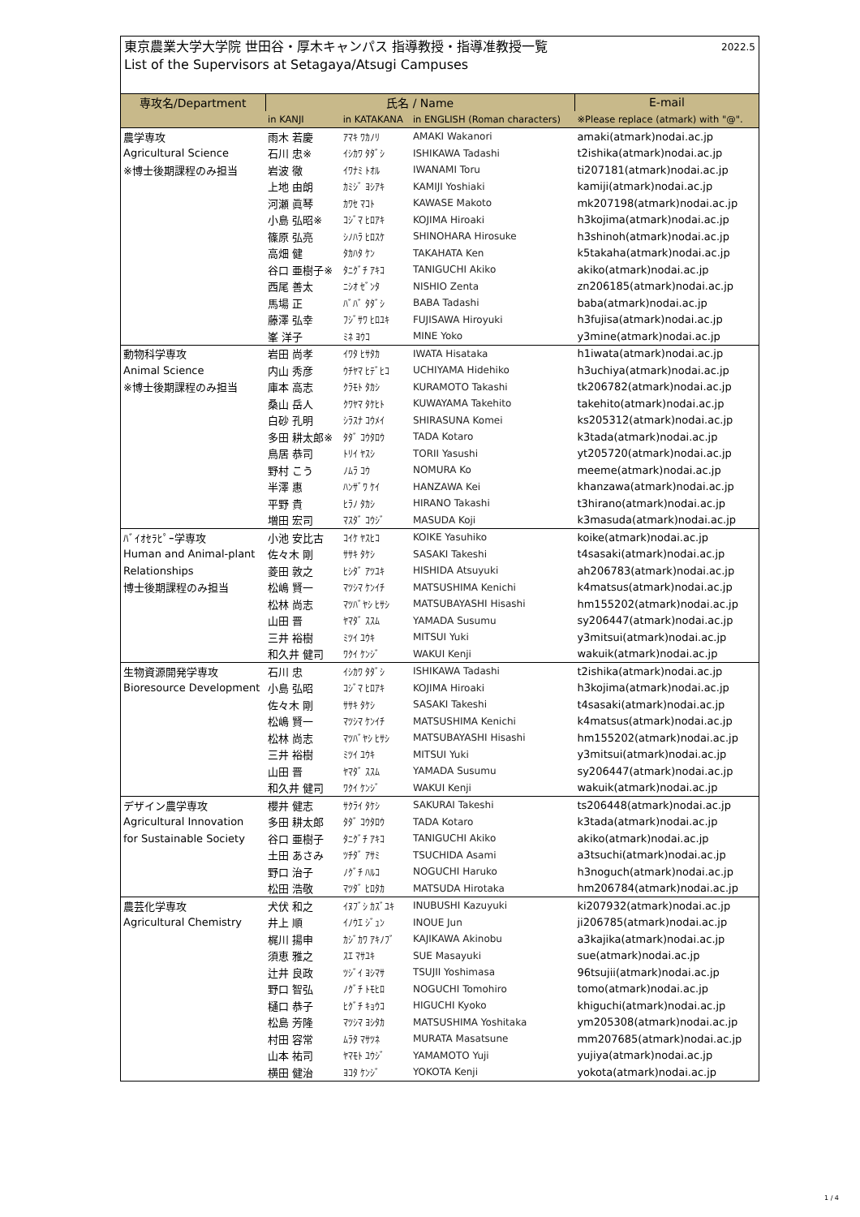東京農業大学大学院 世田谷・厚木キャンパス 指導教授・指導准教授一覧
List of the Supervisors at Setagaya/Atsugi Campuses
2022.5
| 専攻名/Department | 氏名 / Name | | | E-mail |
| --- | --- | --- | --- | --- |
| | in KANJI | in KATAKANA | in ENGLISH (Roman characters) | ※Please replace (atmark) with "@". |
| 農学専攻 | 雨木 若慶 | ｱﾏｷ ﾜｶﾉﾘ | AMAKI Wakanori | amaki(atmark)nodai.ac.jp |
| Agricultural Science | 石川 忠※ | ｲｼｶﾜ ﾀﾀﾞｼ | ISHIKAWA Tadashi | t2ishika(atmark)nodai.ac.jp |
| ※博士後期課程のみ担当 | 岩波 徹 | ｲﾜﾅﾐ ﾄｵﾙ | IWANAMI Toru | ti207181(atmark)nodai.ac.jp |
| | 上地 由朗 | ｶﾐｼﾞ ﾖｼｱｷ | KAMIJI Yoshiaki | kamiji(atmark)nodai.ac.jp |
| | 河瀬 眞琴 | ｶﾜｾ ﾏｺﾄ | KAWASE Makoto | mk207198(atmark)nodai.ac.jp |
| | 小島 弘昭※ | ｺｼﾞﾏ ﾋﾛｱｷ | KOJIMA Hiroaki | h3kojima(atmark)nodai.ac.jp |
| | 篠原 弘亮 | ｼﾉﾊﾗ ﾋﾛｽｹ | SHINOHARA Hirosuke | h3shinoh(atmark)nodai.ac.jp |
| | 高畑 健 | ﾀｶﾊﾀ ｹﾝ | TAKAHATA Ken | k5takaha(atmark)nodai.ac.jp |
| | 谷口 亜樹子※ | ﾀﾆｸﾞﾁ ｱｷｺ | TANIGUCHI Akiko | akiko(atmark)nodai.ac.jp |
| | 西尾 善太 | ﾆｼｵ ｾﾞﾝﾀ | NISHIO Zenta | zn206185(atmark)nodai.ac.jp |
| | 馬場 正 | ﾊﾞﾊﾞ ﾀﾀﾞｼ | BABA Tadashi | baba(atmark)nodai.ac.jp |
| | 藤澤 弘幸 | ﾌｼﾞｻﾜ ﾋﾛﾕｷ | FUJISAWA Hiroyuki | h3fujisa(atmark)nodai.ac.jp |
| | 峯 洋子 | ﾐﾈ ﾖｳｺ | MINE Yoko | y3mine(atmark)nodai.ac.jp |
| 動物科学専攻 | 岩田 尚孝 | ｲﾜﾀ ﾋｻﾀｶ | IWATA Hisataka | h1iwata(atmark)nodai.ac.jp |
| Animal Science | 内山 秀彦 | ｳﾁﾔﾏ ﾋﾃﾞﾋｺ | UCHIYAMA Hidehiko | h3uchiya(atmark)nodai.ac.jp |
| ※博士後期課程のみ担当 | 庫本 高志 | ｸﾗﾓﾄ ﾀｶｼ | KURAMOTO Takashi | tk206782(atmark)nodai.ac.jp |
| | 桑山 岳人 | ｸﾜﾔﾏ ﾀｹﾋﾄ | KUWAYAMA Takehito | takehito(atmark)nodai.ac.jp |
| | 白砂 孔明 | ｼﾗｽﾅ ｺｳﾒｲ | SHIRASUNA Komei | ks205312(atmark)nodai.ac.jp |
| | 多田 耕太郎※ | ﾀﾀﾞ ｺｳﾀﾛｳ | TADA Kotaro | k3tada(atmark)nodai.ac.jp |
| | 鳥居 恭司 | ﾄﾘｲ ﾔｽｼ | TORII Yasushi | yt205720(atmark)nodai.ac.jp |
| | 野村 こう | ﾉﾑﾗ ｺｳ | NOMURA Ko | meeme(atmark)nodai.ac.jp |
| | 半澤 惠 | ﾊﾝｻﾞﾜ ｹｲ | HANZAWA Kei | khanzawa(atmark)nodai.ac.jp |
| | 平野 貴 | ﾋﾗﾉ ﾀｶｼ | HIRANO Takashi | t3hirano(atmark)nodai.ac.jp |
| | 増田 宏司 | ﾏｽﾀﾞ ｺｳｼﾞ | MASUDA Koji | k3masuda(atmark)nodai.ac.jp |
| ﾊﾞｲｵｾﾗﾋﾟｰ学専攻 | 小池 安比古 | ｺｲｹ ﾔｽﾋｺ | KOIKE Yasuhiko | koike(atmark)nodai.ac.jp |
| Human and Animal-plant | 佐々木 剛 | ｻｻｷ ﾀｹｼ | SASAKI Takeshi | t4sasaki(atmark)nodai.ac.jp |
| Relationships | 菱田 敦之 | ﾋｼﾀﾞ ｱﾂﾕｷ | HISHIDA Atsuyuki | ah206783(atmark)nodai.ac.jp |
| 博士後期課程のみ担当 | 松嶋 賢一 | ﾏﾂｼﾏ ｹﾝｲﾁ | MATSUSHIMA Kenichi | k4matsus(atmark)nodai.ac.jp |
| | 松林 尚志 | ﾏﾂﾊﾞﾔｼ ﾋｻｼ | MATSUBAYASHI Hisashi | hm155202(atmark)nodai.ac.jp |
| | 山田 晋 | ﾔﾏﾀﾞ ｽｽﾑ | YAMADA Susumu | sy206447(atmark)nodai.ac.jp |
| | 三井 裕樹 | ﾐﾂｲ ﾕｳｷ | MITSUI Yuki | y3mitsui(atmark)nodai.ac.jp |
| | 和久井 健司 | ﾜｸｲ ｹﾝｼﾞ | WAKUI Kenji | wakuik(atmark)nodai.ac.jp |
| 生物資源開発学専攻 | 石川 忠 | ｲｼｶﾜ ﾀﾀﾞｼ | ISHIKAWA Tadashi | t2ishika(atmark)nodai.ac.jp |
| Bioresource Development | 小島 弘昭 | ｺｼﾞﾏ ﾋﾛｱｷ | KOJIMA Hiroaki | h3kojima(atmark)nodai.ac.jp |
| | 佐々木 剛 | ｻｻｷ ﾀｹｼ | SASAKI Takeshi | t4sasaki(atmark)nodai.ac.jp |
| | 松嶋 賢一 | ﾏﾂｼﾏ ｹﾝｲﾁ | MATSUSHIMA Kenichi | k4matsus(atmark)nodai.ac.jp |
| | 松林 尚志 | ﾏﾂﾊﾞﾔｼ ﾋｻｼ | MATSUBAYASHI Hisashi | hm155202(atmark)nodai.ac.jp |
| | 三井 裕樹 | ﾐﾂｲ ﾕｳｷ | MITSUI Yuki | y3mitsui(atmark)nodai.ac.jp |
| | 山田 晋 | ﾔﾏﾀﾞ ｽｽﾑ | YAMADA Susumu | sy206447(atmark)nodai.ac.jp |
| | 和久井 健司 | ﾜｸｲ ｹﾝｼﾞ | WAKUI Kenji | wakuik(atmark)nodai.ac.jp |
| デザイン農学専攻 | 櫻井 健志 | ｻｸﾗｲ ﾀｹｼ | SAKURAI Takeshi | ts206448(atmark)nodai.ac.jp |
| Agricultural Innovation | 多田 耕太郎 | ﾀﾀﾞ ｺｳﾀﾛｳ | TADA Kotaro | k3tada(atmark)nodai.ac.jp |
| for Sustainable Society | 谷口 亜樹子 | ﾀﾆｸﾞﾁ ｱｷｺ | TANIGUCHI Akiko | akiko(atmark)nodai.ac.jp |
| | 土田 あさみ | ﾂﾁﾀﾞ ｱｻﾐ | TSUCHIDA Asami | a3tsuchi(atmark)nodai.ac.jp |
| | 野口 治子 | ﾉｸﾞﾁ ﾊﾙｺ | NOGUCHI Haruko | h3noguch(atmark)nodai.ac.jp |
| | 松田 浩敬 | ﾏﾂﾀﾞ ﾋﾛﾀｶ | MATSUDA Hirotaka | hm206784(atmark)nodai.ac.jp |
| 農芸化学専攻 | 犬伏 和之 | ｲﾇﾌﾞｼ ｶｽﾞﾕｷ | INUBUSHI Kazuyuki | ki207932(atmark)nodai.ac.jp |
| Agricultural Chemistry | 井上 順 | ｲﾉｳｴ ｼﾞｭﾝ | INOUE Jun | ji206785(atmark)nodai.ac.jp |
| | 梶川 揚申 | ｶｼﾞｶﾜ ｱｷﾉﾌﾞ | KAJIKAWA Akinobu | a3kajika(atmark)nodai.ac.jp |
| | 須恵 雅之 | ｽｴ ﾏｻﾕｷ | SUE Masayuki | sue(atmark)nodai.ac.jp |
| | 辻井 良政 | ﾂｼﾞｲ ﾖｼﾏｻ | TSUJII Yoshimasa | 96tsujii(atmark)nodai.ac.jp |
| | 野口 智弘 | ﾉｸﾞﾁ ﾄﾓﾋﾛ | NOGUCHI Tomohiro | tomo(atmark)nodai.ac.jp |
| | 樋口 恭子 | ﾋｸﾞﾁ ｷｮｳｺ | HIGUCHI Kyoko | khiguchi(atmark)nodai.ac.jp |
| | 松島 芳隆 | ﾏﾂｼﾏ ﾖｼﾀｶ | MATSUSHIMA Yoshitaka | ym205308(atmark)nodai.ac.jp |
| | 村田 容常 | ﾑﾗﾀ ﾏｻﾂﾈ | MURATA Masatsune | mm207685(atmark)nodai.ac.jp |
| | 山本 祐司 | ﾔﾏﾓﾄ ﾕｳｼﾞ | YAMAMOTO Yuji | yujiya(atmark)nodai.ac.jp |
| | 横田 健治 | ﾖｺﾀ ｹﾝｼﾞ | YOKOTA Kenji | yokota(atmark)nodai.ac.jp |
1 / 4